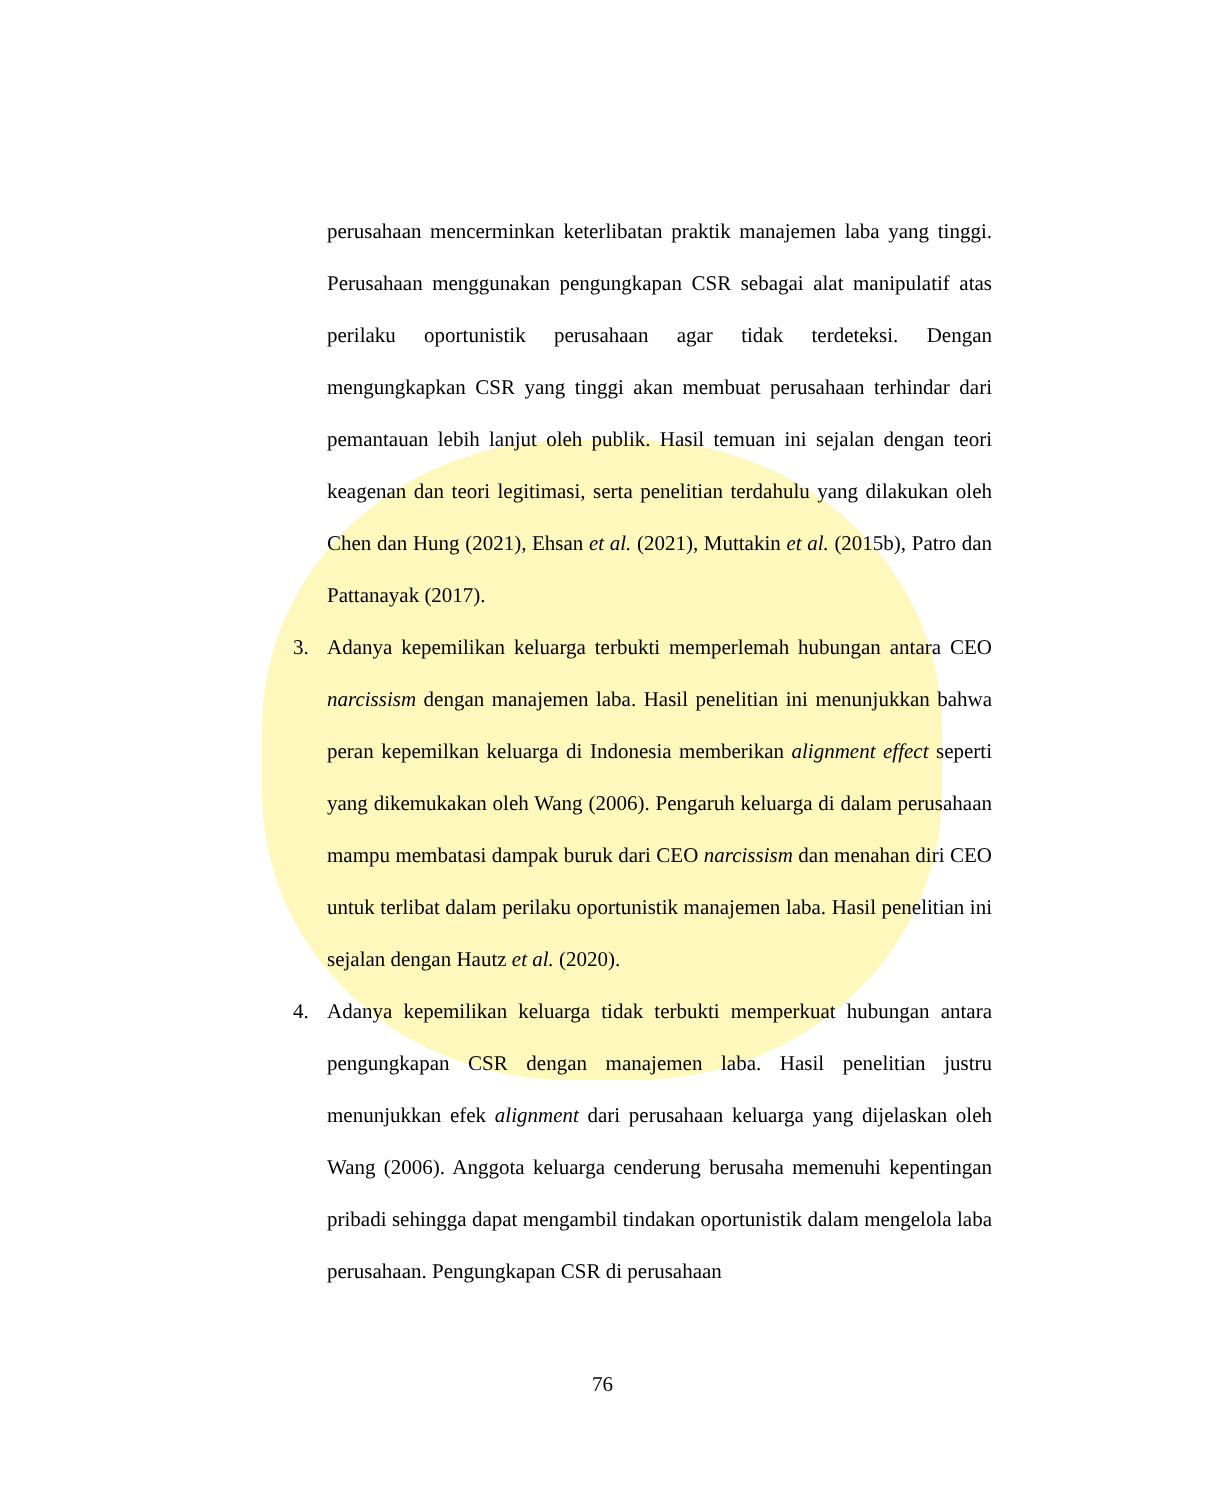perusahaan mencerminkan keterlibatan praktik manajemen laba yang tinggi. Perusahaan menggunakan pengungkapan CSR sebagai alat manipulatif atas perilaku oportunistik perusahaan agar tidak terdeteksi. Dengan mengungkapkan CSR yang tinggi akan membuat perusahaan terhindar dari pemantauan lebih lanjut oleh publik. Hasil temuan ini sejalan dengan teori keagenan dan teori legitimasi, serta penelitian terdahulu yang dilakukan oleh Chen dan Hung (2021), Ehsan et al. (2021), Muttakin et al. (2015b), Patro dan Pattanayak (2017).
3. Adanya kepemilikan keluarga terbukti memperlemah hubungan antara CEO narcissism dengan manajemen laba. Hasil penelitian ini menunjukkan bahwa peran kepemilkan keluarga di Indonesia memberikan alignment effect seperti yang dikemukakan oleh Wang (2006). Pengaruh keluarga di dalam perusahaan mampu membatasi dampak buruk dari CEO narcissism dan menahan diri CEO untuk terlibat dalam perilaku oportunistik manajemen laba. Hasil penelitian ini sejalan dengan Hautz et al. (2020).
4. Adanya kepemilikan keluarga tidak terbukti memperkuat hubungan antara pengungkapan CSR dengan manajemen laba. Hasil penelitian justru menunjukkan efek alignment dari perusahaan keluarga yang dijelaskan oleh Wang (2006). Anggota keluarga cenderung berusaha memenuhi kepentingan pribadi sehingga dapat mengambil tindakan oportunistik dalam mengelola laba perusahaan. Pengungkapan CSR di perusahaan
76